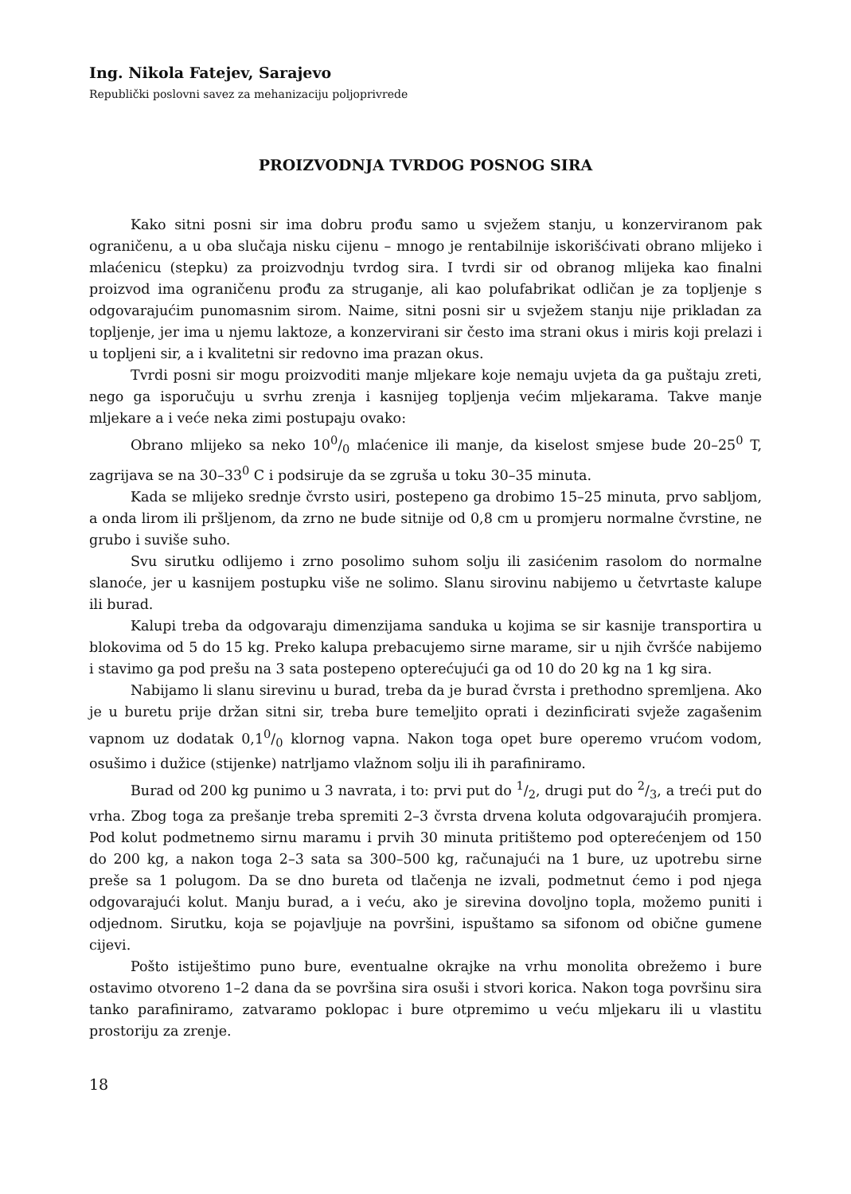Ing. Nikola Fatejev, Sarajevo
Republički poslovni savez za mehanizaciju poljoprivrede
PROIZVODNJA TVRDOG POSNOG SIRA
Kako sitni posni sir ima dobru prođu samo u svježem stanju, u konzerviranom pak ograničenu, a u oba slučaja nisku cijenu – mnogo je rentabilnije iskorišćivati obrano mlijeko i mlaćenicu (stepku) za proizvodnju tvrdog sira. I tvrdi sir od obranog mlijeka kao finalni proizvod ima ograničenu prođu za struganje, ali kao polufabrikat odličan je za topljenje s odgovarajućim punomasnim sirom. Naime, sitni posni sir u svježem stanju nije prikladan za topljenje, jer ima u njemu laktoze, a konzervirani sir često ima strani okus i miris koji prelazi i u topljeni sir, a i kvalitetni sir redovno ima prazan okus.
Tvrdi posni sir mogu proizvoditi manje mljekare koje nemaju uvjeta da ga puštaju zreti, nego ga isporučuju u svrhu zrenja i kasnijeg topljenja većim mljekarama. Takve manje mljekare a i veće neka zimi postupaju ovako:
Obrano mlijeko sa neko 100/0 mlaćenice ili manje, da kiselost smjese bude 20–25<sup>0</sup> T, zagrijava se na 30–33<sup>0</sup> C i podsiruje da se zgruša u toku 30–35 minuta.
Kada se mlijeko srednje čvrsto usiri, postepeno ga drobimo 15–25 minuta, prvo sabljom, a onda lirom ili pršljenom, da zrno ne bude sitnije od 0,8 cm u promjeru normalne čvrstine, ne grubo i suviše suho.
Svu sirutku odlijemo i zrno posolimo suhom solju ili zasićenim rasolom do normalne slanoće, jer u kasnijem postupku više ne solimo. Slanu sirovinu nabijemo u četvrtaste kalupe ili burad.
Kalupi treba da odgovaraju dimenzijama sanduka u kojima se sir kasnije transportira u blokovima od 5 do 15 kg. Preko kalupa prebacujemo sirne marame, sir u njih čvršće nabijemo i stavimo ga pod prešu na 3 sata postepeno opterećujući ga od 10 do 20 kg na 1 kg sira.
Nabijamo li slanu sirevinu u burad, treba da je burad čvrsta i prethodno spremljena. Ako je u buretu prije držan sitni sir, treba bure temeljito oprati i dezinficirati svježe zagašenim vapnom uz dodatak 0,10/0 klornog vapna. Nakon toga opet bure operemo vrućom vodom, osušimo i dužice (stijenke) natrljamo vlažnom solju ili ih parafiniramo.
Burad od 200 kg punimo u 3 navrata, i to: prvi put do 1/2, drugi put do 2/3, a treći put do vrha. Zbog toga za prešanje treba spremiti 2–3 čvrsta drvena koluta odgovarajućih promjera. Pod kolut podmetnemo sirnu maramu i prvih 30 minuta pritištemo pod opterećenjem od 150 do 200 kg, a nakon toga 2–3 sata sa 300–500 kg, računajući na 1 bure, uz upotrebu sirne preše sa 1 polugom. Da se dno bureta od tlačenja ne izvali, podmetnut ćemo i pod njega odgovarajući kolut. Manju burad, a i veću, ako je sirevina dovoljno topla, možemo puniti i odjednom. Sirutku, koja se pojavljuje na površini, ispuštamo sa sifonom od obične gumene cijevi.
Pošto istiještimo puno bure, eventualne okrajke na vrhu monolita obrežemo i bure ostavimo otvoreno 1–2 dana da se površina sira osuši i stvori korica. Nakon toga površinu sira tanko parafiniramo, zatvaramo poklopac i bure otpremimo u veću mljekaru ili u vlastitu prostoriju za zrenje.
18